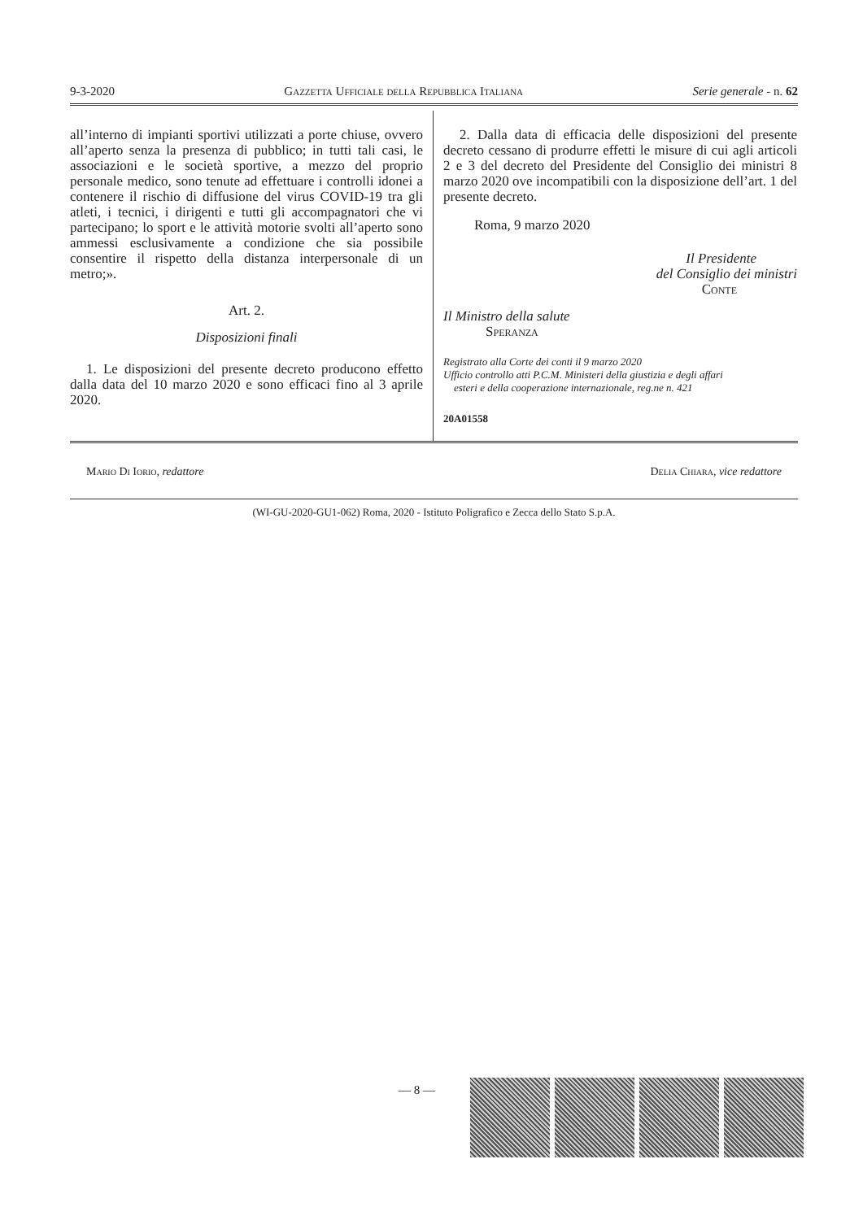9-3-2020 Gazzetta Ufficiale della Repubblica Italiana Serie generale - n. 62
all’interno di impianti sportivi utilizzati a porte chiuse, ovvero all’aperto senza la presenza di pubblico; in tutti tali casi, le associazioni e le società sportive, a mezzo del proprio personale medico, sono tenute ad effettuare i controlli idonei a contenere il rischio di diffusione del virus COVID-19 tra gli atleti, i tecnici, i dirigenti e tutti gli accompagnatori che vi partecipano; lo sport e le attività motorie svolti all’aperto sono ammessi esclusivamente a condizione che sia possibile consentire il rispetto della distanza interpersonale di un metro;».
Art. 2.
Disposizioni finali
1. Le disposizioni del presente decreto producono effetto dalla data del 10 marzo 2020 e sono efficaci fino al 3 aprile 2020.
2. Dalla data di efficacia delle disposizioni del presente decreto cessano di produrre effetti le misure di cui agli articoli 2 e 3 del decreto del Presidente del Consiglio dei ministri 8 marzo 2020 ove incompatibili con la disposizione dell’art. 1 del presente decreto.
Roma, 9 marzo 2020
Il Presidente
del Consiglio dei ministri
Conte
Il Ministro della salute
Speranza
Registrato alla Corte dei conti il 9 marzo 2020
Ufficio controllo atti P.C.M. Ministeri della giustizia e degli affari
esteri e della cooperazione internazionale, reg.ne n. 421
20A01558
Mario Di Iorio, redattore Delia Chiara, vice redattore
(WI-GU-2020-GU1-062) Roma, 2020 - Istituto Poligrafico e Zecca dello Stato S.p.A.
— 8 —